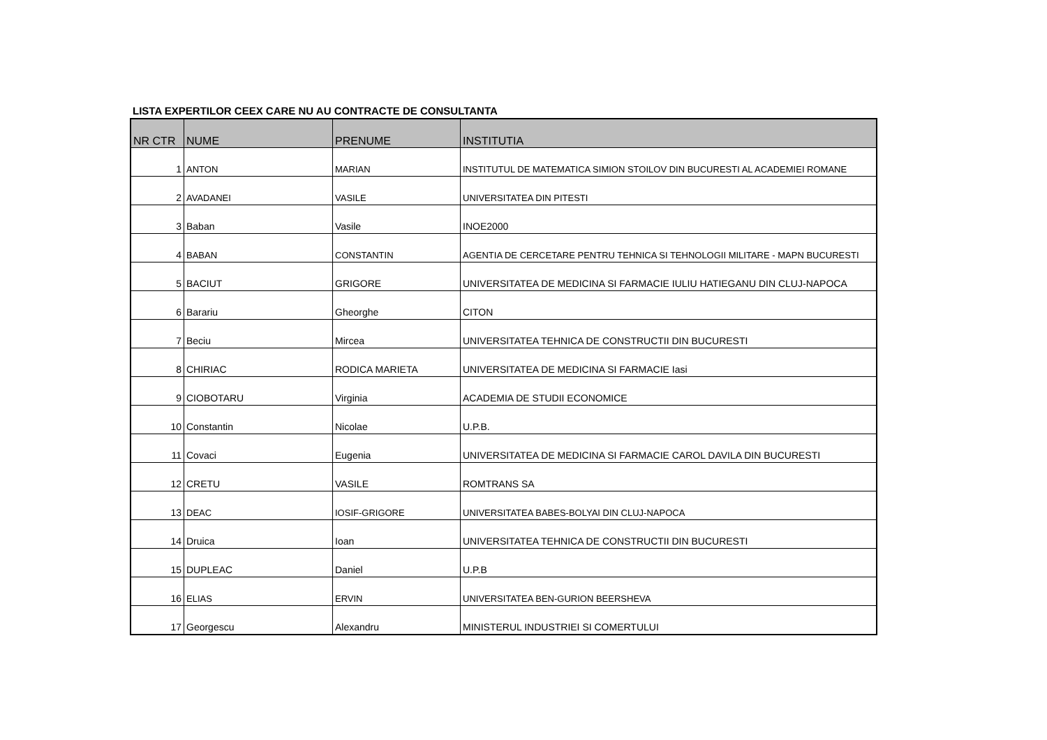LISTA EXPERTILOR CEEX CARE NU AU CONTRACTE DE CONSULTANTA
| NR CTR | NUME | PRENUME | INSTITUTIA |
| --- | --- | --- | --- |
| 1 | ANTON | MARIAN | INSTITUTUL DE MATEMATICA SIMION STOILOV DIN BUCURESTI AL ACADEMIEI ROMANE |
| 2 | AVADANEI | VASILE | UNIVERSITATEA DIN PITESTI |
| 3 | Baban | Vasile | INOE2000 |
| 4 | BABAN | CONSTANTIN | AGENTIA DE CERCETARE PENTRU TEHNICA SI TEHNOLOGII MILITARE - MAPN BUCURESTI |
| 5 | BACIUT | GRIGORE | UNIVERSITATEA DE MEDICINA SI FARMACIE IULIU HATIEGANU DIN CLUJ-NAPOCA |
| 6 | Barariu | Gheorghe | CITON |
| 7 | Beciu | Mircea | UNIVERSITATEA TEHNICA DE CONSTRUCTII DIN BUCURESTI |
| 8 | CHIRIAC | RODICA MARIETA | UNIVERSITATEA DE MEDICINA SI FARMACIE Iasi |
| 9 | CIOBOTARU | Virginia | ACADEMIA DE STUDII ECONOMICE |
| 10 | Constantin | Nicolae | U.P.B. |
| 11 | Covaci | Eugenia | UNIVERSITATEA DE MEDICINA SI FARMACIE CAROL DAVILA DIN BUCURESTI |
| 12 | CRETU | VASILE | ROMTRANS SA |
| 13 | DEAC | IOSIF-GRIGORE | UNIVERSITATEA BABES-BOLYAI DIN CLUJ-NAPOCA |
| 14 | Druica | Ioan | UNIVERSITATEA TEHNICA DE CONSTRUCTII DIN BUCURESTI |
| 15 | DUPLEAC | Daniel | U.P.B |
| 16 | ELIAS | ERVIN | UNIVERSITATEA BEN-GURION BEERSHEVA |
| 17 | Georgescu | Alexandru | MINISTERUL INDUSTRIEI SI COMERTULUI |